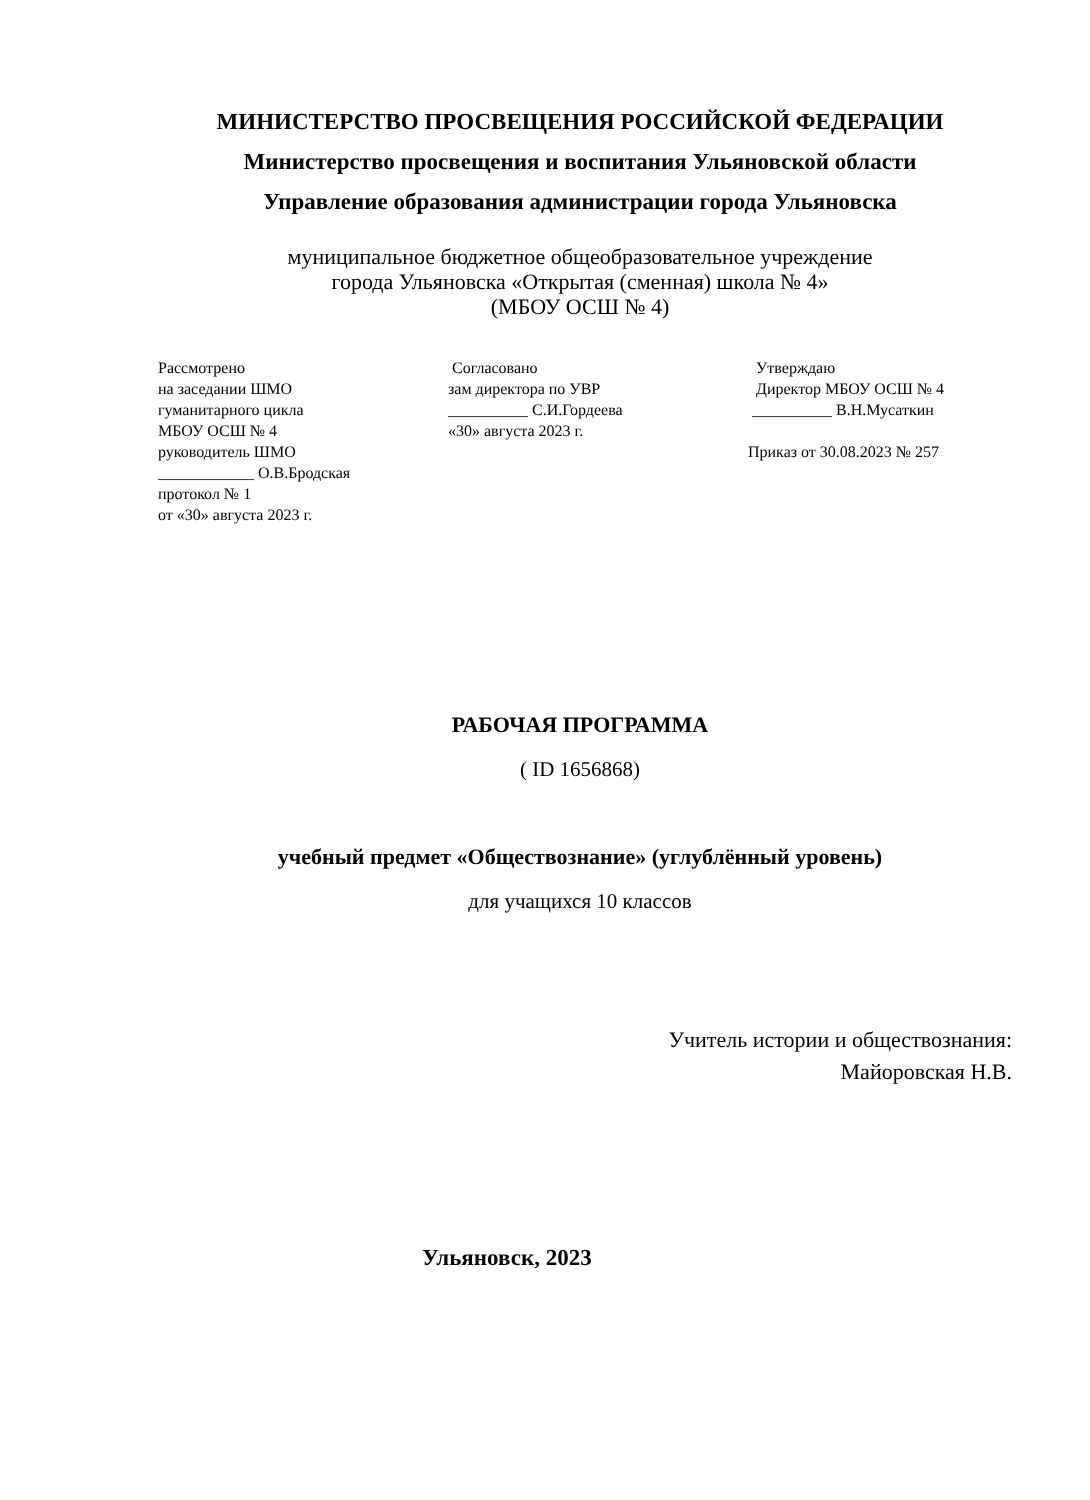МИНИСТЕРСТВО ПРОСВЕЩЕНИЯ РОССИЙСКОЙ ФЕДЕРАЦИИ
Министерство просвещения и воспитания Ульяновской области
Управление образования администрации города Ульяновска
муниципальное бюджетное общеобразовательное учреждение
города Ульяновска «Открытая (сменная) школа № 4»
(МБОУ ОСШ № 4)
Рассмотрено на заседании ШМО гуманитарного цикла МБОУ ОСШ № 4 руководитель ШМО ____________ О.В.Бродская протокол № 1 от «30» августа 2023 г.
Согласовано зам директора по УВР __________ С.И.Гордеева «30» августа 2023 г.
Утверждаю Директор МБОУ ОСШ № 4 __________ В.Н.Мусаткин Приказ от 30.08.2023 № 257
РАБОЧАЯ ПРОГРАММА
( ID 1656868)
учебный предмет «Обществознание» (углублённый уровень)
для учащихся 10 классов
Учитель истории и обществознания:
Майоровская Н.В.
Ульяновск, 2023